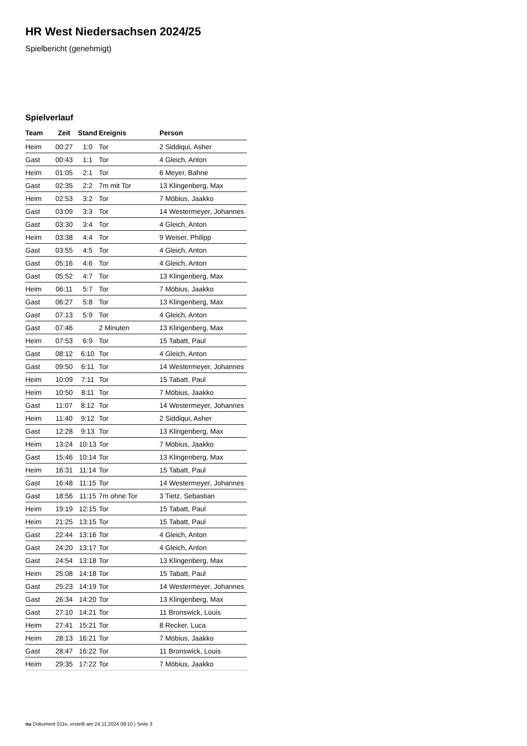HR West Niedersachsen 2024/25
Spielbericht (genehmigt)
Spielverlauf
| Team | Zeit | Stand | Ereignis | Person |
| --- | --- | --- | --- | --- |
| Heim | 00:27 | 1:0 | Tor | 2 Siddiqui, Asher |
| Gast | 00:43 | 1:1 | Tor | 4 Gleich, Anton |
| Heim | 01:05 | 2:1 | Tor | 6 Meyer, Bahne |
| Gast | 02:35 | 2:2 | 7m mit Tor | 13 Klingenberg, Max |
| Heim | 02:53 | 3:2 | Tor | 7 Möbius, Jaakko |
| Gast | 03:09 | 3:3 | Tor | 14 Westermeyer, Johannes |
| Gast | 03:30 | 3:4 | Tor | 4 Gleich, Anton |
| Heim | 03:38 | 4:4 | Tor | 9 Weiser, Philipp |
| Gast | 03:55 | 4:5 | Tor | 4 Gleich, Anton |
| Gast | 05:16 | 4:6 | Tor | 4 Gleich, Anton |
| Gast | 05:52 | 4:7 | Tor | 13 Klingenberg, Max |
| Heim | 06:11 | 5:7 | Tor | 7 Möbius, Jaakko |
| Gast | 06:27 | 5:8 | Tor | 13 Klingenberg, Max |
| Gast | 07:13 | 5:9 | Tor | 4 Gleich, Anton |
| Gast | 07:46 | | 2 Minuten | 13 Klingenberg, Max |
| Heim | 07:53 | 6:9 | Tor | 15 Tabatt, Paul |
| Gast | 08:12 | 6:10 | Tor | 4 Gleich, Anton |
| Gast | 09:50 | 6:11 | Tor | 14 Westermeyer, Johannes |
| Heim | 10:09 | 7:11 | Tor | 15 Tabatt, Paul |
| Heim | 10:50 | 8:11 | Tor | 7 Möbius, Jaakko |
| Gast | 11:07 | 8:12 | Tor | 14 Westermeyer, Johannes |
| Heim | 11:40 | 9:12 | Tor | 2 Siddiqui, Asher |
| Gast | 12:28 | 9:13 | Tor | 13 Klingenberg, Max |
| Heim | 13:24 | 10:13 | Tor | 7 Möbius, Jaakko |
| Gast | 15:46 | 10:14 | Tor | 13 Klingenberg, Max |
| Heim | 16:31 | 11:14 | Tor | 15 Tabatt, Paul |
| Gast | 16:48 | 11:15 | Tor | 14 Westermeyer, Johannes |
| Gast | 18:56 | 11:15 | 7m ohne Tor | 3 Tietz, Sebastian |
| Heim | 19:19 | 12:15 | Tor | 15 Tabatt, Paul |
| Heim | 21:25 | 13:15 | Tor | 15 Tabatt, Paul |
| Gast | 22:44 | 13:16 | Tor | 4 Gleich, Anton |
| Gast | 24:20 | 13:17 | Tor | 4 Gleich, Anton |
| Gast | 24:54 | 13:18 | Tor | 13 Klingenberg, Max |
| Heim | 25:08 | 14:18 | Tor | 15 Tabatt, Paul |
| Gast | 25:23 | 14:19 | Tor | 14 Westermeyer, Johannes |
| Gast | 26:34 | 14:20 | Tor | 13 Klingenberg, Max |
| Gast | 27:10 | 14:21 | Tor | 11 Bronswick, Louis |
| Heim | 27:41 | 15:21 | Tor | 8 Recker, Luca |
| Heim | 28:13 | 16:21 | Tor | 7 Möbius, Jaakko |
| Gast | 28:47 | 16:22 | Tor | 11 Bronswick, Louis |
| Heim | 29:35 | 17:22 | Tor | 7 Möbius, Jaakko |
nu.Dokument 011e, erstellt am 24.11.2024 09:10 | Seite 3